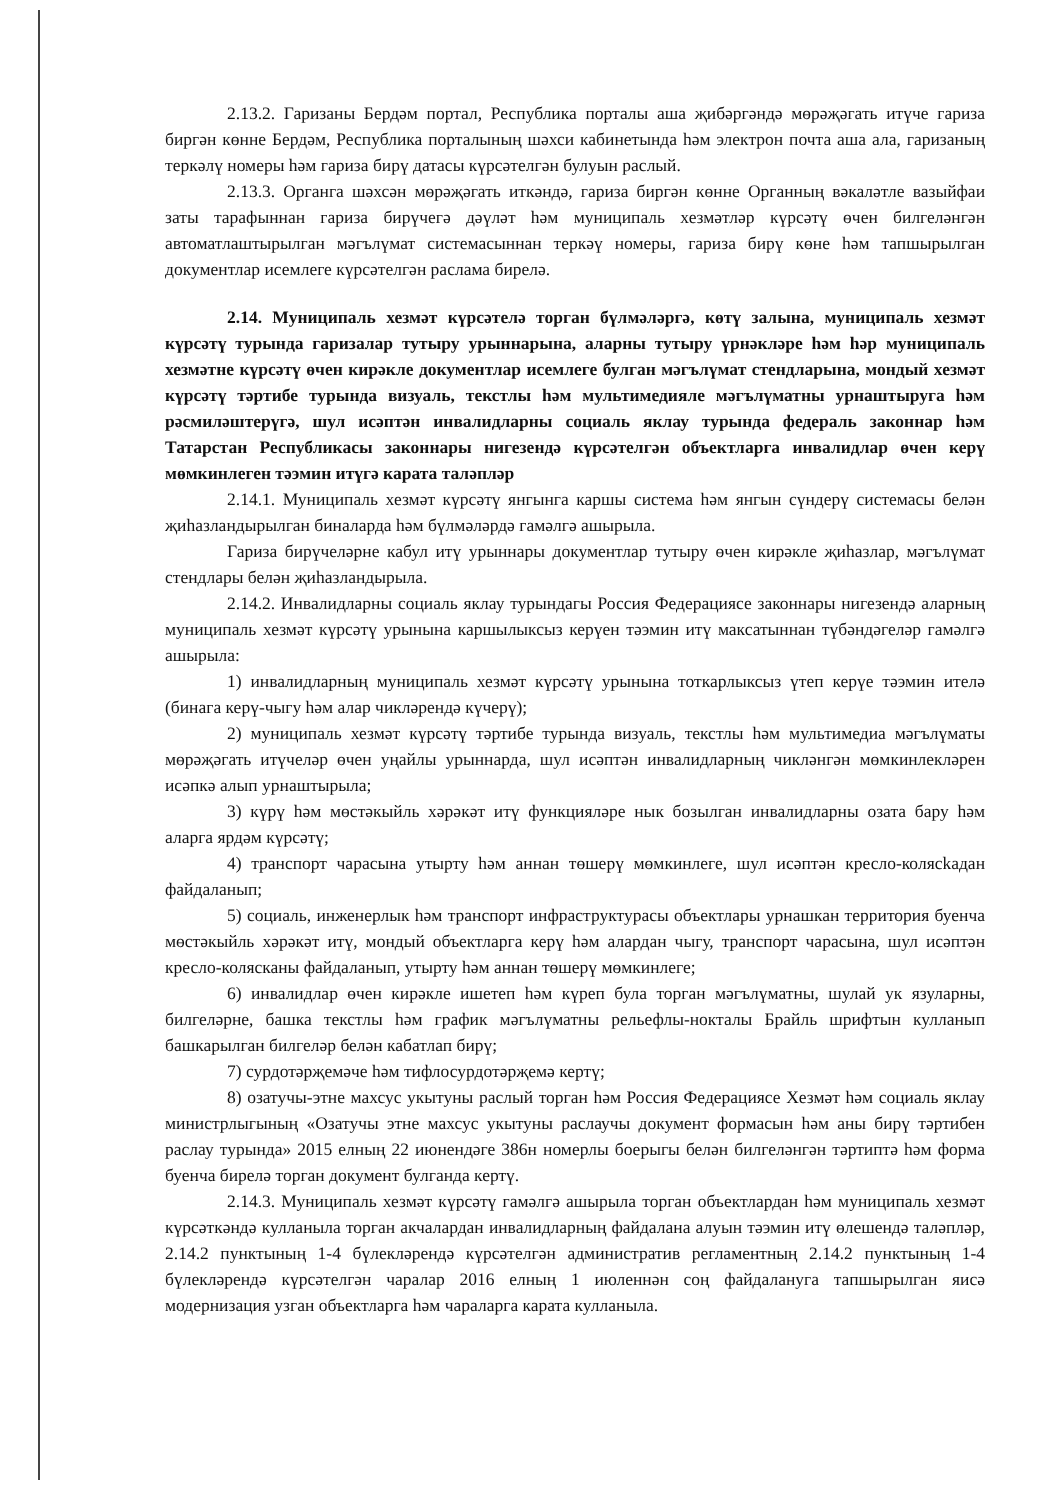2.13.2. Гаризаны Бердәм портал, Республика порталы аша җибәргәндә мөрәҗәгать итүче гариза биргән көнне Бердәм, Республика порталының шәхси кабинетында һәм электрон почта аша ала, гаризаның теркәлү номеры һәм гариза бирү датасы күрсәтелгән булуын раслый.
2.13.3. Органга шәхсән мөрәҗәгать иткәндә, гариза биргән көнне Органның вәкаләтле вазыйфаи заты тарафыннан гариза бирүчегә дәүләт һәм муниципаль хезмәтләр күрсәтү өчен билгеләнгән автоматлаштырылган мәгълүмат системасыннан теркәү номеры, гариза бирү көне һәм тапшырылган документлар исемлеге күрсәтелгән раслама бирелә.
2.14. Муниципаль хезмәт күрсәтелә торган бүлмәләргә, көтү залына, муниципаль хезмәт күрсәтү турында гаризалар тутыру урыннарына, аларны тутыру үрнәкләре һәм һәр муниципаль хезмәтне күрсәтү өчен кирәкле документлар исемлеге булган мәгълүмат стендларына, мондый хезмәт күрсәтү тәртибе турында визуаль, текстлы һәм мультимедияле мәгълүматны урнаштыруга һәм рәсмиләштерүгә, шул исәптән инвалидларны социаль яклау турында федераль законнар һәм Татарстан Республикасы законнары нигезендә күрсәтелгән объектларга инвалидлар өчен керү мөмкинлеген тәэмин итүгә карата таләпләр
2.14.1. Муниципаль хезмәт күрсәтү янгынга каршы система һәм янгын сүндерү системасы белән җиһазландырылган биналарда һәм бүлмәләрдә гамәлгә ашырыла.
Гариза бирүчеләрне кабул итү урыннары документлар тутыру өчен кирәкле җиһазлар, мәгълүмат стендлары белән җиһазландырыла.
2.14.2. Инвалидларны социаль яклау турындагы Россия Федерациясе законнары нигезендә аларның муниципаль хезмәт күрсәтү урынына каршылыксыз керүен тәэмин итү максатыннан түбәндәгеләр гамәлгә ашырыла:
1) инвалидларның муниципаль хезмәт күрсәтү урынына тоткарлыксыз үтеп керүе тәэмин ителә (бинага керү-чыгу һәм алар чикләрендә күчерү);
2) муниципаль хезмәт күрсәтү тәртибе турында визуаль, текстлы һәм мультимедиа мәгълүматы мөрәҗәгать итүчеләр өчен уңайлы урыннарда, шул исәптән инвалидларның чикләнгән мөмкинлекләрен исәпкә алып урнаштырыла;
3) күрү һәм мөстәкыйль хәрәкәт итү функцияләре нык бозылган инвалидларны озата бару һәм аларга ярдәм күрсәтү;
4) транспорт чарасына утырту һәм аннан төшерү мөмкинлеге, шул исәптән кресло-колясkадан файдаланып;
5) социаль, инженерлык һәм транспорт инфраструктурасы объектлары урнашкан территория буенча мөстәкыйль хәрәкәт итү, мондый объектларга керү һәм алардан чыгу, транспорт чарасына, шул исәптән кресло-колясканы файдаланып, утырту һәм аннан төшерү мөмкинлеге;
6) инвалидлар өчен кирәкле ишетеп һәм күреп була торган мәгълүматны, шулай ук язуларны, билгеләрне, башка текстлы һәм график мәгълүматны рельефлы-нокталы Брайль шрифтын кулланып башкарылган билгеләр белән кабатлап бирү;
7) сурдотәрҗемәче һәм тифлосурдотәрҗемә кертү;
8) озатучы-этне махсус укытуны раслый торган һәм Россия Федерациясе Хезмәт һәм социаль яклау министрлыгының «Озатучы этне махсус укытуны раслаучы документ формасын һәм аны бирү тәртибен раслау турында» 2015 елның 22 июнендәге 386н номерлы боерыгы белән билгеләнгән тәртиптә һәм форма буенча бирелә торган документ булганда кертү.
2.14.3. Муниципаль хезмәт күрсәтү гамәлгә ашырыла торган объектлардан һәм муниципаль хезмәт күрсәткәндә кулланыла торган акчалардан инвалидларның файдалана алуын тәэмин итү өлешендә таләпләр, 2.14.2 пунктының 1-4 бүлекләрендә күрсәтелгән административ регламентның 2.14.2 пунктының 1-4 бүлекләрендә күрсәтелгән чаралар 2016 елның 1 июленнән соң файдалануга тапшырылган яисә модернизация узган объектларга һәм чараларга карата кулланыла.